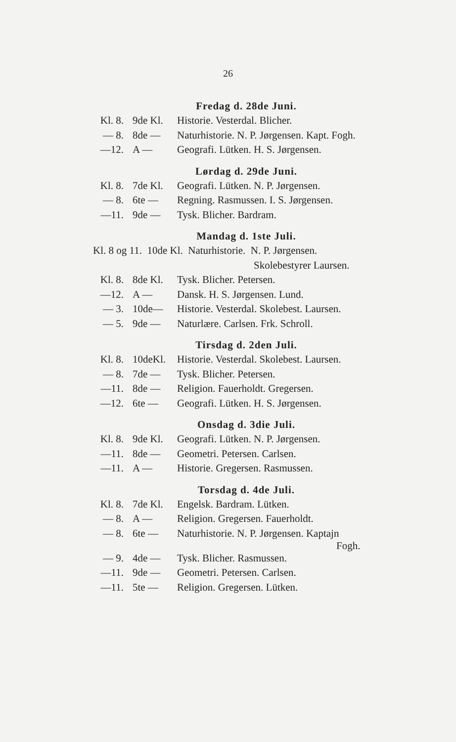26
Fredag d. 28de Juni.
| Kl. 8. | 9de Kl. | Historie. Vesterdal. Blicher. |
| — 8. | 8de — | Naturhistorie. N. P. Jørgensen. Kapt. Fogh. |
| —12. | A — | Geografi. Lütken. H. S. Jørgensen. |
Lørdag d. 29de Juni.
| Kl. 8. | 7de Kl. | Geografi. Lütken. N. P. Jørgensen. |
| — 8. | 6te — | Regning. Rasmussen. I. S. Jørgensen. |
| —11. | 9de — | Tysk. Blicher. Bardram. |
Mandag d. 1ste Juli.
Kl. 8 og 11. 10de Kl. Naturhistorie. N. P. Jørgensen.
Skolebestyrer Laursen.
| Kl. 8. | 8de Kl. | Tysk. Blicher. Petersen. |
| —12. | A — | Dansk. H. S. Jørgensen. Lund. |
| — 3. | 10de— | Historie. Vesterdal. Skolebest. Laursen. |
| — 5. | 9de — | Naturlære. Carlsen. Frk. Schroll. |
Tirsdag d. 2den Juli.
| Kl. 8. | 10deKl. | Historie. Vesterdal. Skolebest. Laursen. |
| — 8. | 7de — | Tysk. Blicher. Petersen. |
| —11. | 8de — | Religion. Fauerholdt. Gregersen. |
| —12. | 6te — | Geografi. Lütken. H. S. Jørgensen. |
Onsdag d. 3die Juli.
| Kl. 8. | 9de Kl. | Geografi. Lütken. N. P. Jørgensen. |
| —11. | 8de — | Geometri. Petersen. Carlsen. |
| —11. | A — | Historie. Gregersen. Rasmussen. |
Torsdag d. 4de Juli.
| Kl. 8. | 7de Kl. | Engelsk. Bardram. Lütken. |
| — 8. | A — | Religion. Gregersen. Fauerholdt. |
| — 8. | 6te — | Naturhistorie. N. P. Jørgensen. Kaptajn Fogh. |
| — 9. | 4de — | Tysk. Blicher. Rasmussen. |
| —11. | 9de — | Geometri. Petersen. Carlsen. |
| —11. | 5te — | Religion. Gregersen. Lütken. |